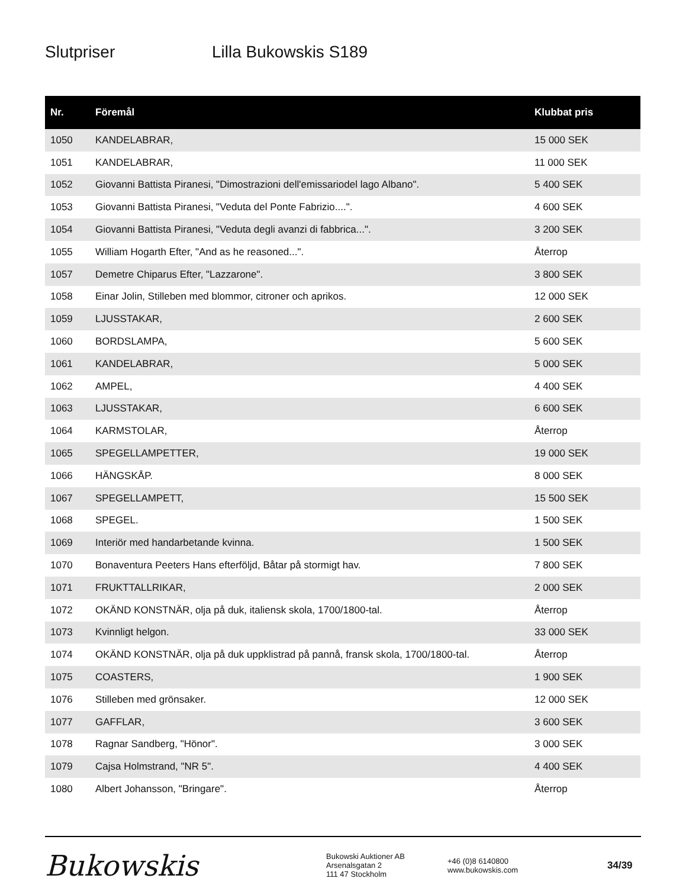Slutpriser Lilla Bukowskis S189
| Nr. | Föremål | Klubbat pris |
| --- | --- | --- |
| 1050 | KANDELABRAR, | 15 000 SEK |
| 1051 | KANDELABRAR, | 11 000 SEK |
| 1052 | Giovanni Battista Piranesi, "Dimostrazioni dell'emissariodel lago Albano". | 5 400 SEK |
| 1053 | Giovanni Battista Piranesi, "Veduta del Ponte Fabrizio....". | 4 600 SEK |
| 1054 | Giovanni Battista Piranesi, "Veduta degli avanzi di fabbrica...". | 3 200 SEK |
| 1055 | William Hogarth Efter, "And as he reasoned...". | Återrop |
| 1057 | Demetre Chiparus Efter, "Lazzarone". | 3 800 SEK |
| 1058 | Einar Jolin, Stilleben med blommor, citroner och aprikos. | 12 000 SEK |
| 1059 | LJUSSTAKAR, | 2 600 SEK |
| 1060 | BORDSLAMPA, | 5 600 SEK |
| 1061 | KANDELABRAR, | 5 000 SEK |
| 1062 | AMPEL, | 4 400 SEK |
| 1063 | LJUSSTAKAR, | 6 600 SEK |
| 1064 | KARMSTOLAR, | Återrop |
| 1065 | SPEGELLAMPETTER, | 19 000 SEK |
| 1066 | HÄNGSKÅP. | 8 000 SEK |
| 1067 | SPEGELLAMPETT, | 15 500 SEK |
| 1068 | SPEGEL. | 1 500 SEK |
| 1069 | Interiör med handarbetande kvinna. | 1 500 SEK |
| 1070 | Bonaventura Peeters Hans efterföljd, Båtar på stormigt hav. | 7 800 SEK |
| 1071 | FRUKTTALLRIKAR, | 2 000 SEK |
| 1072 | OKÄND KONSTNÄR, olja på duk, italiensk skola, 1700/1800-tal. | Återrop |
| 1073 | Kvinnligt helgon. | 33 000 SEK |
| 1074 | OKÄND KONSTNÄR, olja på duk uppklistrad på pannå, fransk skola, 1700/1800-tal. | Återrop |
| 1075 | COASTERS, | 1 900 SEK |
| 1076 | Stilleben med grönsaker. | 12 000 SEK |
| 1077 | GAFFLAR, | 3 600 SEK |
| 1078 | Ragnar Sandberg, "Hönor". | 3 000 SEK |
| 1079 | Cajsa Holmstrand, "NR 5". | 4 400 SEK |
| 1080 | Albert Johansson, "Bringare". | Återrop |
Bukowskis
Bukowski Auktioner AB
Arsenalsgatan 2
111 47 Stockholm
+46 (0)8 6140800
www.bukowskis.com
34/39